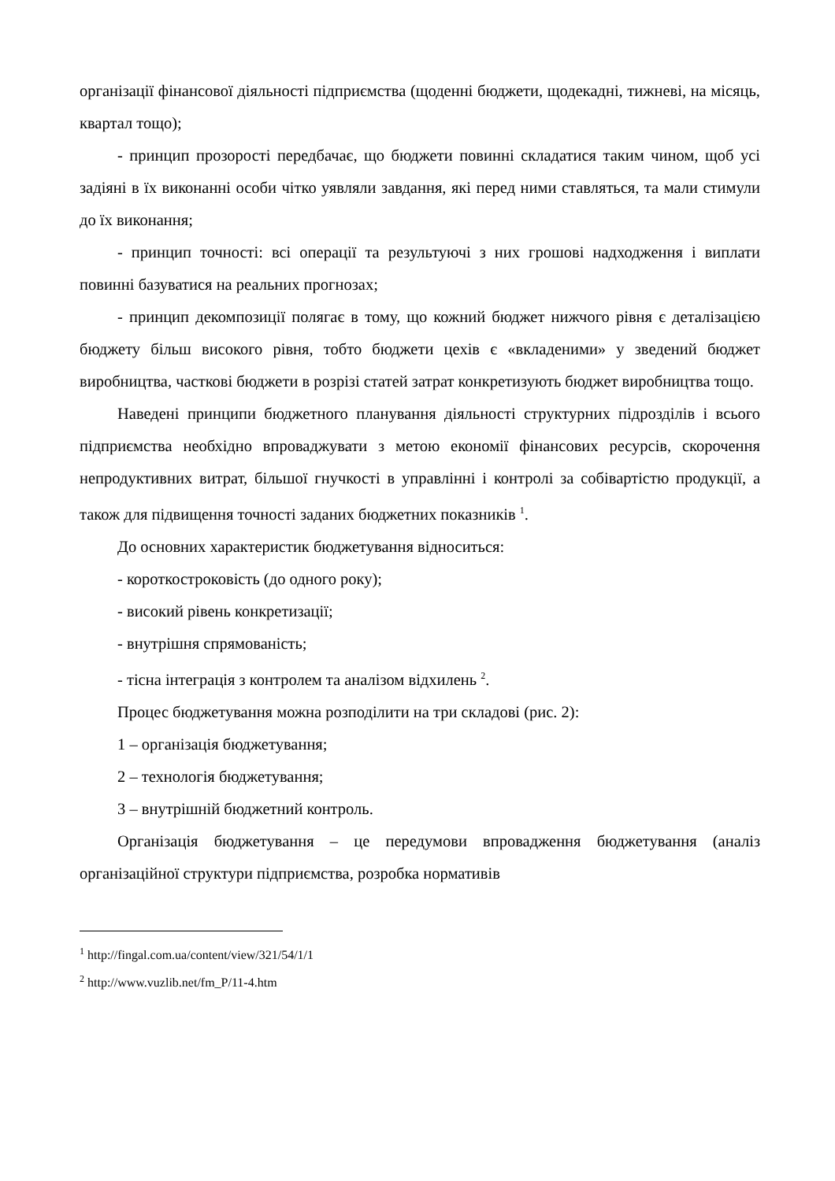організації фінансової діяльності підприємства (щоденні бюджети, щодекадні, тижневі, на місяць, квартал тощо);
- принцип прозорості передбачає, що бюджети повинні складатися таким чином, щоб усі задіяні в їх виконанні особи чітко уявляли завдання, які перед ними ставляться, та мали стимули до їх виконання;
- принцип точності: всі операції та результуючі з них грошові надходження і виплати повинні базуватися на реальних прогнозах;
- принцип декомпозиції полягає в тому, що кожний бюджет нижчого рівня є деталізацією бюджету більш високого рівня, тобто бюджети цехів є «вкладеними» у зведений бюджет виробництва, часткові бюджети в розрізі статей затрат конкретизують бюджет виробництва тощо.
Наведені принципи бюджетного планування діяльності структурних підрозділів і всього підприємства необхідно впроваджувати з метою економії фінансових ресурсів, скорочення непродуктивних витрат, більшої гнучкості в управлінні і контролі за собівартістю продукції, а також для підвищення точності заданих бюджетних показників <sup>1</sup>.
До основних характеристик бюджетування відноситься:
- короткостроковість (до одного року);
- високий рівень конкретизації;
- внутрішня спрямованість;
- тісна інтеграція з контролем та аналізом відхилень <sup>2</sup>.
Процес бюджетування можна розподілити на три складові (рис. 2):
1 – організація бюджетування;
2 – технологія бюджетування;
3 – внутрішній бюджетний контроль.
Організація бюджетування – це передумови впровадження бюджетування (аналіз організаційної структури підприємства, розробка нормативів
<sup>1</sup> http://fingal.com.ua/content/view/321/54/1/1
<sup>2</sup> http://www.vuzlib.net/fm_P/11-4.htm